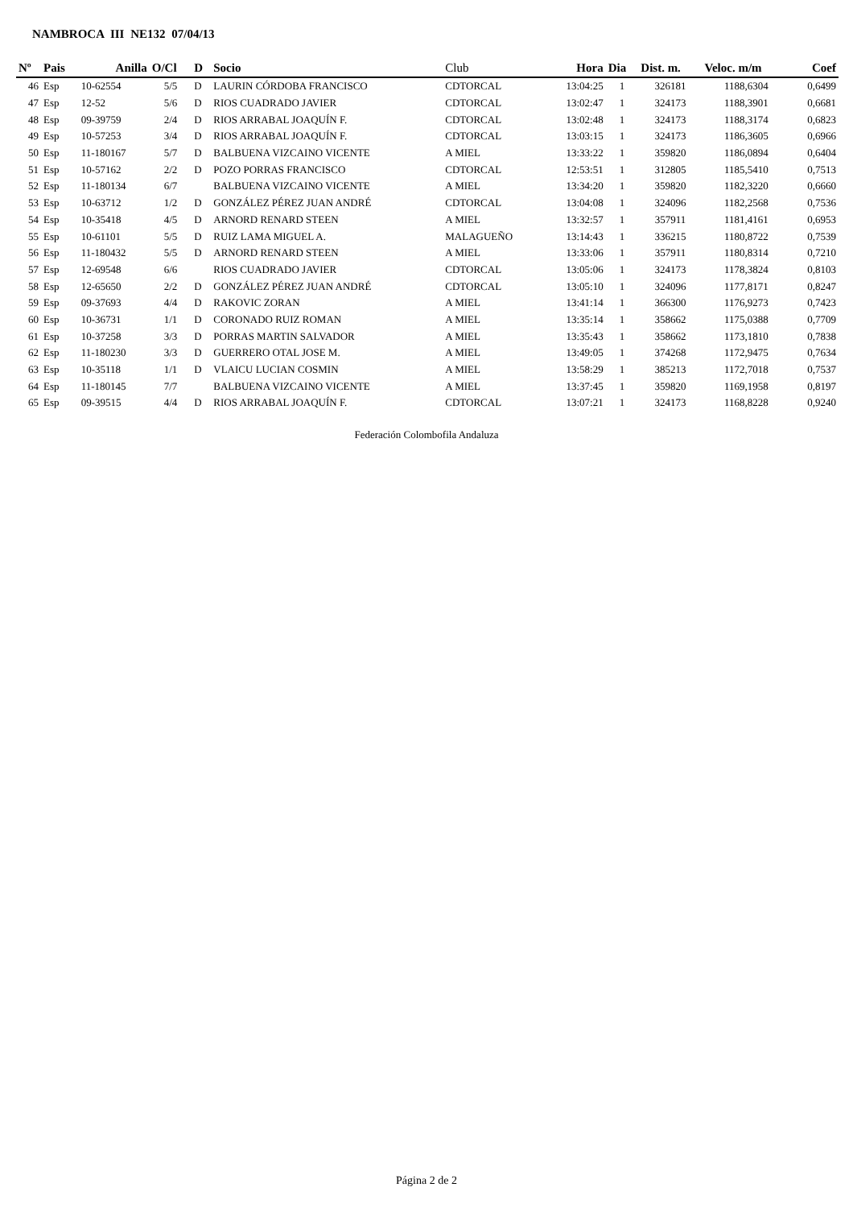NAMBROCA III NE132 07/04/13
| Nº | Pais | Anilla | O/Cl | D | Socio | Club | Hora | Dia | Dist. m. | Veloc. m/m | Coef |
| --- | --- | --- | --- | --- | --- | --- | --- | --- | --- | --- | --- |
| 46 | Esp | 10-62554 | 5/5 | D | LAURIN CÓRDOBA FRANCISCO | CDTORCAL | 13:04:25 | 1 | 326181 | 1188,6304 | 0,6499 |
| 47 | Esp | 12-52 | 5/6 | D | RIOS CUADRADO JAVIER | CDTORCAL | 13:02:47 | 1 | 324173 | 1188,3901 | 0,6681 |
| 48 | Esp | 09-39759 | 2/4 | D | RIOS ARRABAL JOAQUÍN F. | CDTORCAL | 13:02:48 | 1 | 324173 | 1188,3174 | 0,6823 |
| 49 | Esp | 10-57253 | 3/4 | D | RIOS ARRABAL JOAQUÍN F. | CDTORCAL | 13:03:15 | 1 | 324173 | 1186,3605 | 0,6966 |
| 50 | Esp | 11-180167 | 5/7 | D | BALBUENA VIZCAINO VICENTE | A MIEL | 13:33:22 | 1 | 359820 | 1186,0894 | 0,6404 |
| 51 | Esp | 10-57162 | 2/2 | D | POZO PORRAS FRANCISCO | CDTORCAL | 12:53:51 | 1 | 312805 | 1185,5410 | 0,7513 |
| 52 | Esp | 11-180134 | 6/7 | | BALBUENA VIZCAINO VICENTE | A MIEL | 13:34:20 | 1 | 359820 | 1182,3220 | 0,6660 |
| 53 | Esp | 10-63712 | 1/2 | D | GONZÁLEZ PÉREZ JUAN ANDRÉ | CDTORCAL | 13:04:08 | 1 | 324096 | 1182,2568 | 0,7536 |
| 54 | Esp | 10-35418 | 4/5 | D | ARNORD RENARD STEEN | A MIEL | 13:32:57 | 1 | 357911 | 1181,4161 | 0,6953 |
| 55 | Esp | 10-61101 | 5/5 | D | RUIZ LAMA MIGUEL A. | MALAGUEÑO | 13:14:43 | 1 | 336215 | 1180,8722 | 0,7539 |
| 56 | Esp | 11-180432 | 5/5 | D | ARNORD RENARD STEEN | A MIEL | 13:33:06 | 1 | 357911 | 1180,8314 | 0,7210 |
| 57 | Esp | 12-69548 | 6/6 | | RIOS CUADRADO JAVIER | CDTORCAL | 13:05:06 | 1 | 324173 | 1178,3824 | 0,8103 |
| 58 | Esp | 12-65650 | 2/2 | D | GONZÁLEZ PÉREZ JUAN ANDRÉ | CDTORCAL | 13:05:10 | 1 | 324096 | 1177,8171 | 0,8247 |
| 59 | Esp | 09-37693 | 4/4 | D | RAKOVIC ZORAN | A MIEL | 13:41:14 | 1 | 366300 | 1176,9273 | 0,7423 |
| 60 | Esp | 10-36731 | 1/1 | D | CORONADO RUIZ ROMAN | A MIEL | 13:35:14 | 1 | 358662 | 1175,0388 | 0,7709 |
| 61 | Esp | 10-37258 | 3/3 | D | PORRAS MARTIN SALVADOR | A MIEL | 13:35:43 | 1 | 358662 | 1173,1810 | 0,7838 |
| 62 | Esp | 11-180230 | 3/3 | D | GUERRERO OTAL JOSE M. | A MIEL | 13:49:05 | 1 | 374268 | 1172,9475 | 0,7634 |
| 63 | Esp | 10-35118 | 1/1 | D | VLAICU LUCIAN COSMIN | A MIEL | 13:58:29 | 1 | 385213 | 1172,7018 | 0,7537 |
| 64 | Esp | 11-180145 | 7/7 | | BALBUENA VIZCAINO VICENTE | A MIEL | 13:37:45 | 1 | 359820 | 1169,1958 | 0,8197 |
| 65 | Esp | 09-39515 | 4/4 | D | RIOS ARRABAL JOAQUÍN F. | CDTORCAL | 13:07:21 | 1 | 324173 | 1168,8228 | 0,9240 |
Federación Colombofila Andaluza
Página 2 de 2